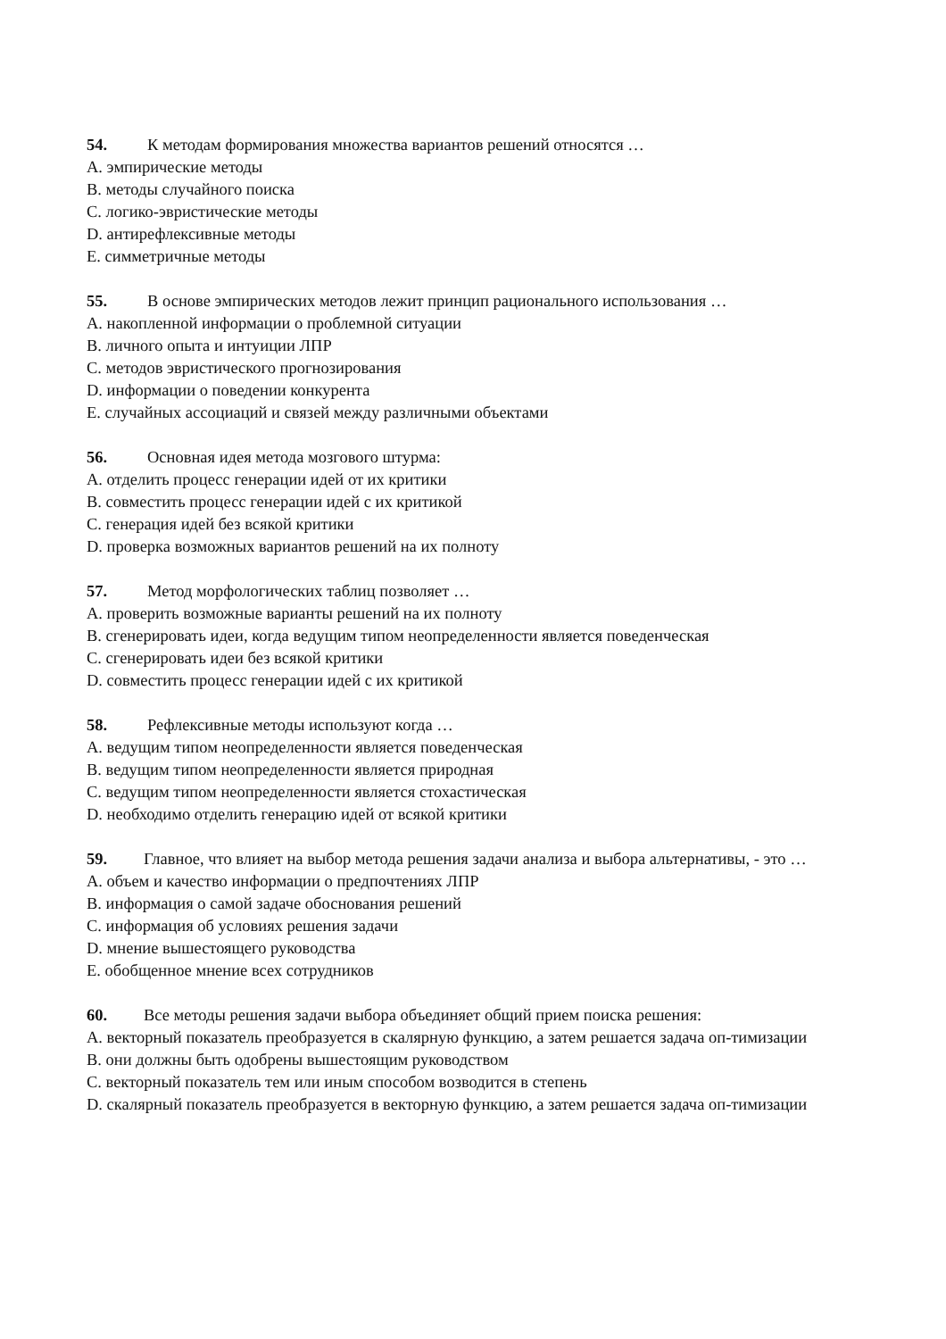54. К методам формирования множества вариантов решений относятся …
A. эмпирические методы
B. методы случайного поиска
C. логико-эвристические методы
D. антирефлексивные методы
E. симметричные методы
55. В основе эмпирических методов лежит принцип рационального использования …
A. накопленной информации о проблемной ситуации
B. личного опыта и интуиции ЛПР
C. методов эвристического прогнозирования
D. информации о поведении конкурента
E. случайных ассоциаций и связей между различными объектами
56. Основная идея метода мозгового штурма:
A. отделить процесс генерации идей от их критики
B. совместить процесс генерации идей с их критикой
C. генерация идей без всякой критики
D. проверка возможных вариантов решений на их полноту
57. Метод морфологических таблиц позволяет …
A. проверить возможные варианты решений на их полноту
B. сгенерировать идеи, когда ведущим типом неопределенности является поведенческая
C. сгенерировать идеи без всякой критики
D. совместить процесс генерации идей с их критикой
58. Рефлексивные методы используют когда …
A. ведущим типом неопределенности является поведенческая
B. ведущим типом неопределенности является природная
C. ведущим типом неопределенности является стохастическая
D. необходимо отделить генерацию идей от всякой критики
59. Главное, что влияет на выбор метода решения задачи анализа и выбора альтернативы, - это …
A. объем и качество информации о предпочтениях ЛПР
B. информация о самой задаче обоснования решений
C. информация об условиях решения задачи
D. мнение вышестоящего руководства
E. обобщенное мнение всех сотрудников
60. Все методы решения задачи выбора объединяет общий прием поиска решения:
A. векторный показатель преобразуется в скалярную функцию, а затем решается задача оп-тимизации
B. они должны быть одобрены вышестоящим руководством
C. векторный показатель тем или иным способом возводится в степень
D. скалярный показатель преобразуется в векторную функцию, а затем решается задача оп-тимизации